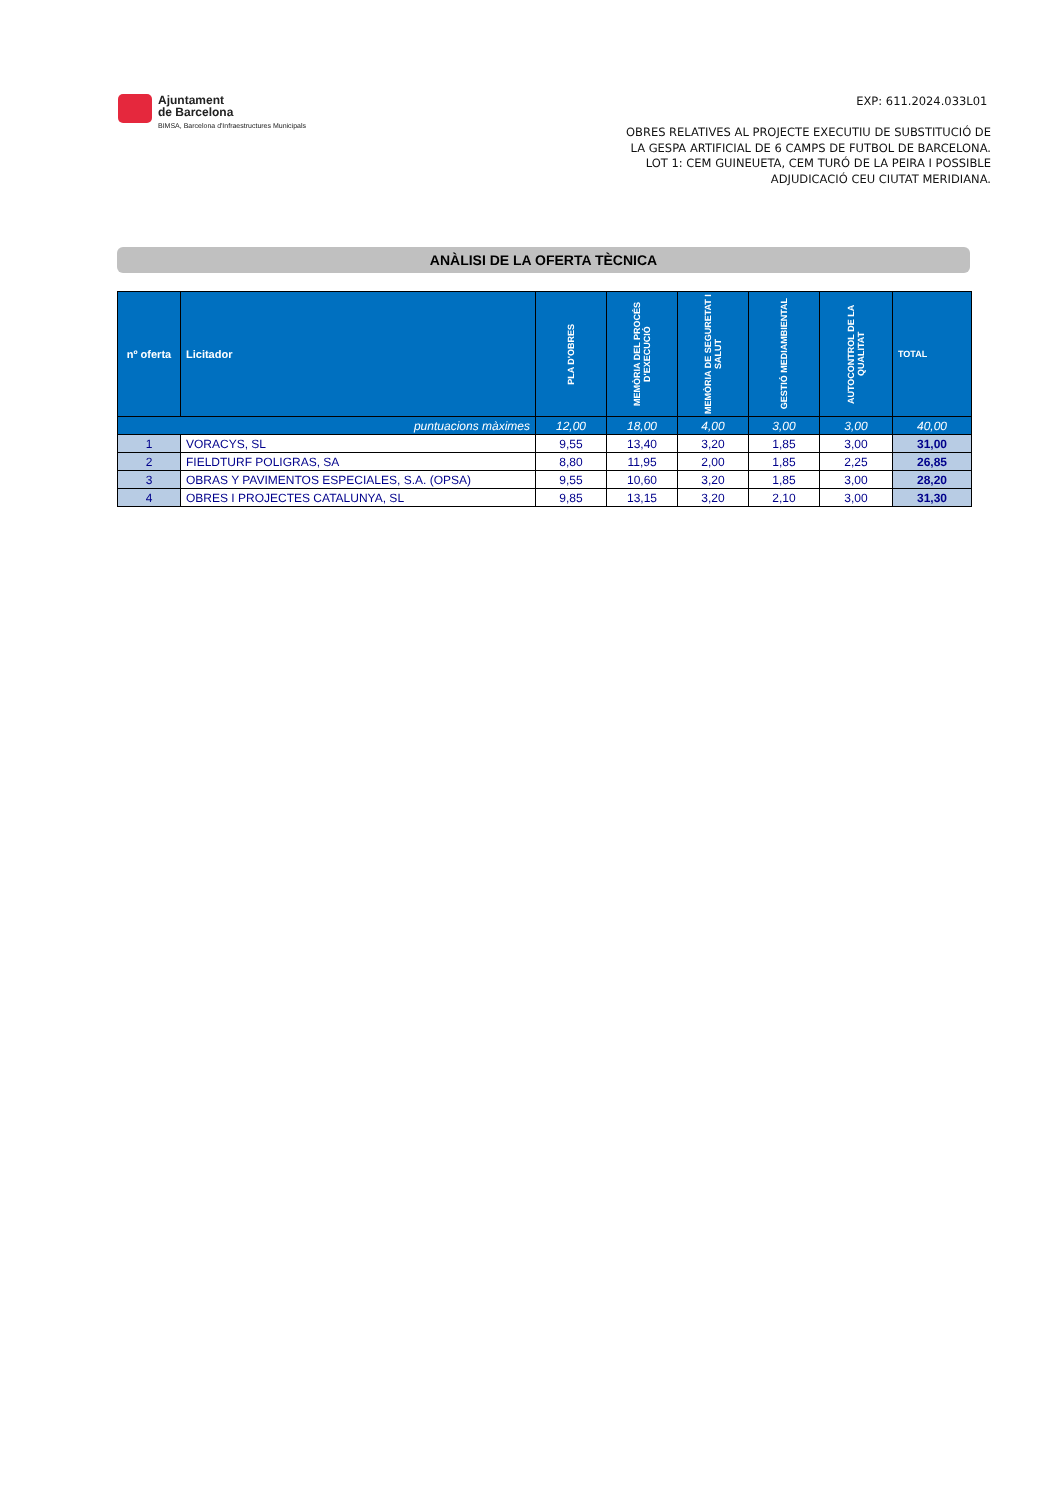Ajuntament
de Barcelona
BIMSA, Barcelona d'Infraestructures Municipals
EXP: 611.2024.033L01
OBRES RELATIVES AL PROJECTE EXECUTIU DE SUBSTITUCIÓ DE
LA GESPA ARTIFICIAL DE 6 CAMPS DE FUTBOL DE BARCELONA.
LOT 1: CEM GUINEUETA, CEM TURÓ DE LA PEIRA I POSSIBLE
ADJUDICACIÓ CEU CIUTAT MERIDIANA.
ANÀLISI DE LA OFERTA TÈCNICA
| nº oferta | Licitador | PLA D'OBRES | MEMÒRIA DEL PROCÉS D'EXECUCIÓ | MEMÒRIA DE SEGURETAT I SALUT | GESTIÓ MEDIAMBIENTAL | AUTOCONTROL DE LA QUALITAT | TOTAL |
| --- | --- | --- | --- | --- | --- | --- | --- |
| puntuacions màximes | | 12,00 | 18,00 | 4,00 | 3,00 | 3,00 | 40,00 |
| 1 | VORACYS, SL | 9,55 | 13,40 | 3,20 | 1,85 | 3,00 | 31,00 |
| 2 | FIELDTURF POLIGRAS, SA | 8,80 | 11,95 | 2,00 | 1,85 | 2,25 | 26,85 |
| 3 | OBRAS Y PAVIMENTOS ESPECIALES, S.A. (OPSA) | 9,55 | 10,60 | 3,20 | 1,85 | 3,00 | 28,20 |
| 4 | OBRES I PROJECTES CATALUNYA, SL | 9,85 | 13,15 | 3,20 | 2,10 | 3,00 | 31,30 |